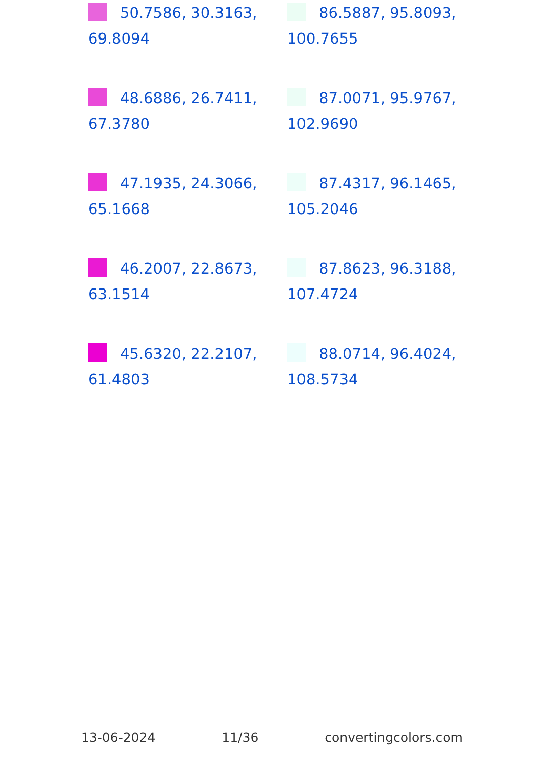50.7586, 30.3163, 69.8094
86.5887, 95.8093, 100.7655
48.6886, 26.7411, 67.3780
87.0071, 95.9767, 102.9690
47.1935, 24.3066, 65.1668
87.4317, 96.1465, 105.2046
46.2007, 22.8673, 63.1514
87.8623, 96.3188, 107.4724
45.6320, 22.2107, 61.4803
88.0714, 96.4024, 108.5734
13-06-2024 11/36 convertingcolors.com